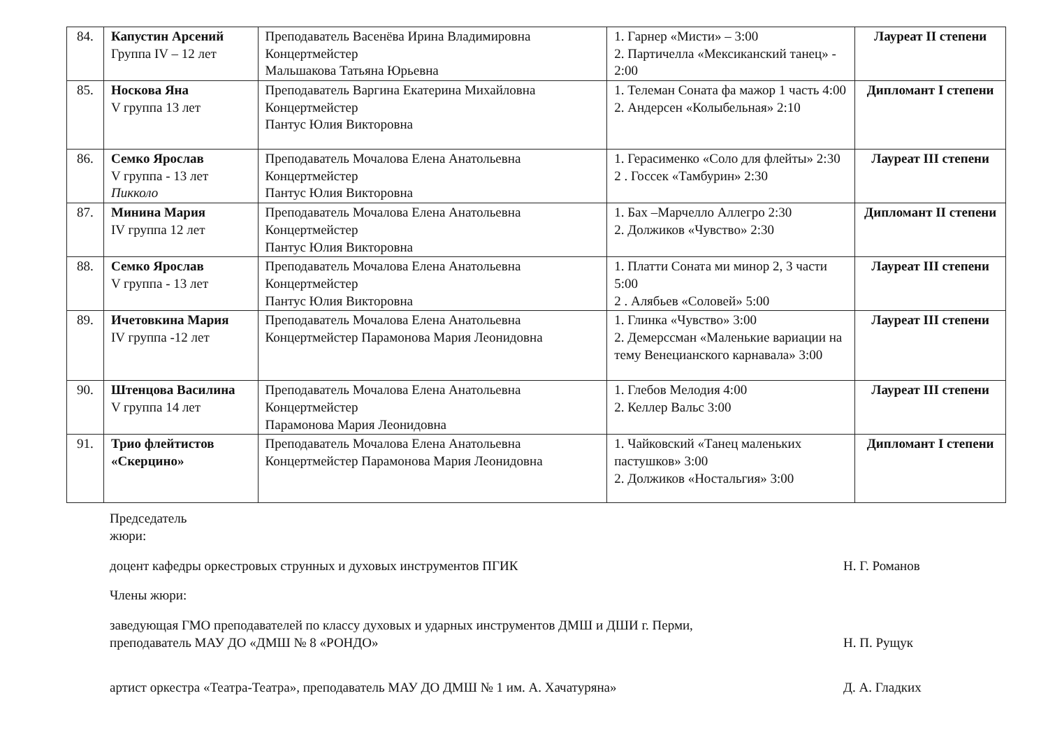| 84. | Капустин Арсений Группа IV – 12 лет | Преподаватель Васенёва Ирина Владимировна Концертмейстер Мальшакова Татьяна Юрьевна | 1. Гарнер «Мисти» – 3:00 2. Партичелла «Мексиканский танец» - 2:00 | Лауреат II степени |
| 85. | Носкова Яна V группа 13 лет | Преподаватель Варгина Екатерина Михайловна Концертмейстер Пантус Юлия Викторовна | 1. Телеман Соната фа мажор 1 часть 4:00 2. Андерсен «Колыбельная» 2:10 | Дипломант I степени |
| 86. | Семко Ярослав V группа - 13 лет Пикколо | Преподаватель Мочалова Елена Анатольевна Концертмейстер Пантус Юлия Викторовна | 1. Герасименко «Соло для флейты» 2:30 2 . Госсек «Тамбурин» 2:30 | Лауреат III степени |
| 87. | Минина Мария IV группа 12 лет | Преподаватель Мочалова Елена Анатольевна Концертмейстер Пантус Юлия Викторовна | 1. Бах –Марчелло Аллегро 2:30 2. Должиков «Чувство» 2:30 | Дипломант II степени |
| 88. | Семко Ярослав V группа - 13 лет | Преподаватель Мочалова Елена Анатольевна Концертмейстер Пантус Юлия Викторовна | 1. Платти Соната ми минор 2, 3 части 5:00 2 . Алябьев «Соловей» 5:00 | Лауреат III степени |
| 89. | Ичетовкина Мария IV группа -12 лет | Преподаватель Мочалова Елена Анатольевна Концертмейстер Парамонова Мария Леонидовна | 1. Глинка «Чувство» 3:00 2. Демерссман «Маленькие вариации на тему Венецианского карнавала» 3:00 | Лауреат III степени |
| 90. | Штенцова Василина V группа 14 лет | Преподаватель Мочалова Елена Анатольевна Концертмейстер Парамонова Мария Леонидовна | 1. Глебов Мелодия 4:00 2. Келлер Вальс 3:00 | Лауреат III степени |
| 91. | Трио флейтистов «Скерцино» | Преподаватель Мочалова Елена Анатольевна Концертмейстер Парамонова Мария Леонидовна | 1. Чайковский «Танец маленьких пастушков» 3:00 2. Должиков «Ностальгия» 3:00 | Дипломант I степени |
Председатель жюри:
доцент кафедры оркестровых струнных и духовых инструментов ПГИК Н. Г. Романов
Члены жюри:
заведующая ГМО преподавателей по классу духовых и ударных инструментов ДМШ и ДШИ г. Перми,
преподаватель МАУ ДО «ДМШ № 8 «РОНДО»
Н. П. Рущук
артист оркестра «Театра-Театра», преподаватель МАУ ДО ДМШ № 1 им. А. Хачатуряна» Д. А. Гладких